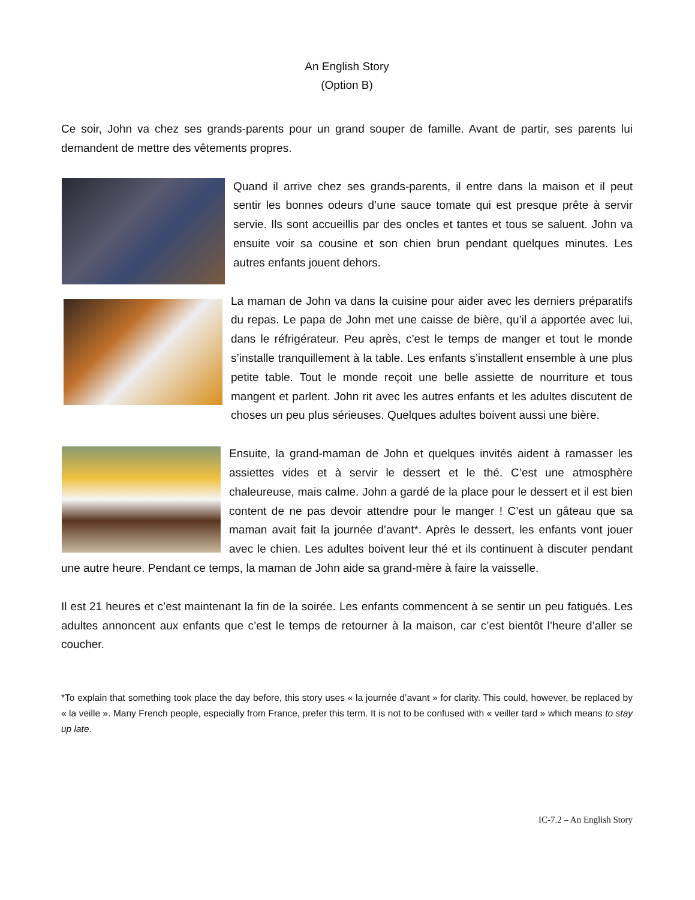An English Story
(Option B)
Ce soir, John va chez ses grands-parents pour un grand souper de famille. Avant de partir, ses parents lui demandent de mettre des vêtements propres.
Quand il arrive chez ses grands-parents, il entre dans la maison et il peut sentir les bonnes odeurs d’une sauce tomate qui est presque prête à servir servie. Ils sont accueillis par des oncles et tantes et tous se saluent. John va ensuite voir sa cousine et son chien brun pendant quelques minutes. Les autres enfants jouent dehors.
La maman de John va dans la cuisine pour aider avec les derniers préparatifs du repas. Le papa de John met une caisse de bière, qu’il a apportée avec lui, dans le réfrigérateur. Peu après, c’est le temps de manger et tout le monde s’installe tranquillement à la table. Les enfants s’installent ensemble à une plus petite table. Tout le monde reçoit une belle assiette de nourriture et tous mangent et parlent. John rit avec les autres enfants et les adultes discutent de choses un peu plus sérieuses. Quelques adultes boivent aussi une bière.
Ensuite, la grand-maman de John et quelques invités aident à ramasser les assiettes vides et à servir le dessert et le thé. C’est une atmosphère chaleureuse, mais calme. John a gardé de la place pour le dessert et il est bien content de ne pas devoir attendre pour le manger ! C’est un gâteau que sa maman avait fait la journée d’avant*. Après le dessert, les enfants vont jouer avec le chien. Les adultes boivent leur thé et ils continuent à discuter pendant une autre heure. Pendant ce temps, la maman de John aide sa grand-mère à faire la vaisselle.
Il est 21 heures et c’est maintenant la fin de la soirée. Les enfants commencent à se sentir un peu fatigués. Les adultes annoncent aux enfants que c’est le temps de retourner à la maison, car c’est bientôt l’heure d’aller se coucher.
*To explain that something took place the day before, this story uses « la journée d’avant » for clarity. This could, however, be replaced by « la veille ». Many French people, especially from France, prefer this term. It is not to be confused with « veiller tard » which means to stay up late.
IC-7.2 – An English Story